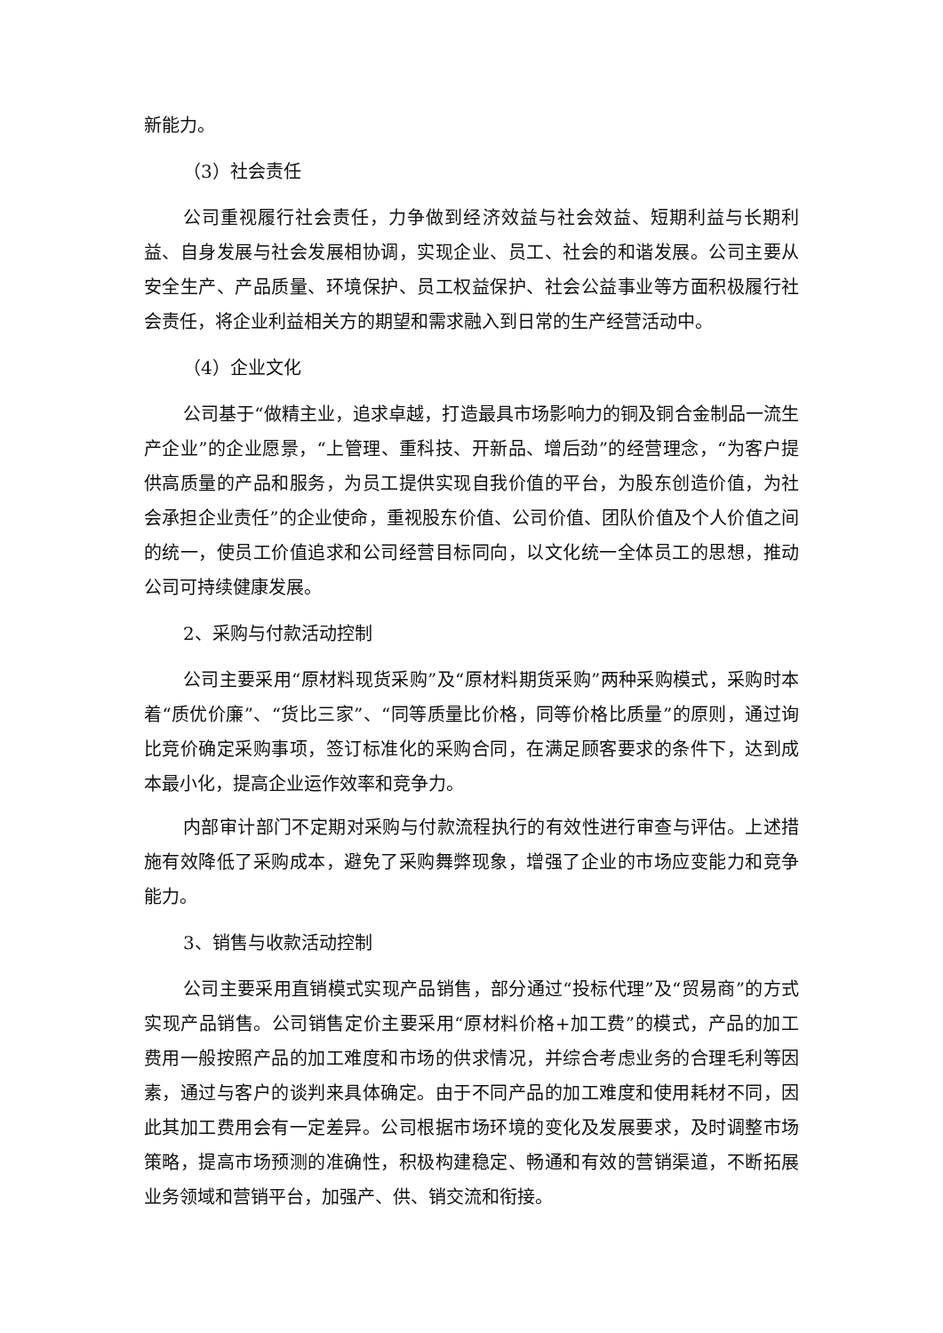新能力。
（3）社会责任
公司重视履行社会责任，力争做到经济效益与社会效益、短期利益与长期利益、自身发展与社会发展相协调，实现企业、员工、社会的和谐发展。公司主要从安全生产、产品质量、环境保护、员工权益保护、社会公益事业等方面积极履行社会责任，将企业利益相关方的期望和需求融入到日常的生产经营活动中。
（4）企业文化
公司基于“做精主业，追求卓越，打造最具市场影响力的铜及铜合金制品一流生产企业”的企业愿景，“上管理、重科技、开新品、增后劲”的经营理念，“为客户提供高质量的产品和服务，为员工提供实现自我价值的平台，为股东创造价值，为社会承担企业责任”的企业使命，重视股东价值、公司价值、团队价值及个人价值之间的统一，使员工价值追求和公司经营目标同向，以文化统一全体员工的思想，推动公司可持续健康发展。
2、采购与付款活动控制
公司主要采用“原材料现货采购”及“原材料期货采购”两种采购模式，采购时本着“质优价廉”、“货比三家”、“同等质量比价格，同等价格比质量”的原则，通过询比竞价确定采购事项，签订标准化的采购合同，在满足顾客要求的条件下，达到成本最小化，提高企业运作效率和竞争力。
内部审计部门不定期对采购与付款流程执行的有效性进行审查与评估。上述措施有效降低了采购成本，避免了采购舞弊现象，增强了企业的市场应变能力和竞争能力。
3、销售与收款活动控制
公司主要采用直销模式实现产品销售，部分通过“投标代理”及“贸易商”的方式实现产品销售。公司销售定价主要采用“原材料价格+加工费”的模式，产品的加工费用一般按照产品的加工难度和市场的供求情况，并综合考虑业务的合理毛利等因素，通过与客户的谈判来具体确定。由于不同产品的加工难度和使用耗材不同，因此其加工费用会有一定差异。公司根据市场环境的变化及发展要求，及时调整市场策略，提高市场预测的准确性，积极构建稳定、畅通和有效的营销渠道，不断拓展业务领域和营销平台，加强产、供、销交流和衔接。